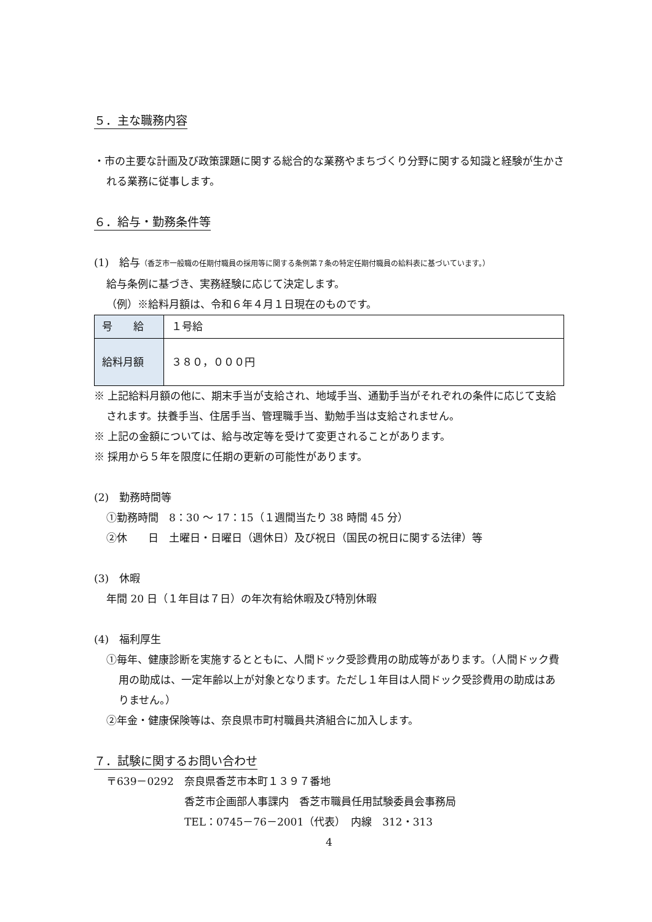５．主な職務内容
・市の主要な計画及び政策課題に関する総合的な業務やまちづくり分野に関する知識と経験が生かされる業務に従事します。
６．給与・勤務条件等
(1)　給与（香芝市一般職の任期付職員の採用等に関する条例第７条の特定任期付職員の給料表に基づいています。）
給与条例に基づき、実務経験に応じて決定します。
（例）※給料月額は、令和６年４月１日現在のものです。
| 号 給 | １号給 |
| 給料月額 | ３８０，０００円 |
※ 上記給料月額の他に、期末手当が支給され、地域手当、通勤手当がそれぞれの条件に応じて支給されます。扶養手当、住居手当、管理職手当、勤勉手当は支給されません。
※ 上記の金額については、給与改定等を受けて変更されることがあります。
※ 採用から５年を限度に任期の更新の可能性があります。
(2)　勤務時間等
①勤務時間　8：30 ～ 17：15（１週間当たり 38 時間 45 分）
②休　　日　土曜日・日曜日（週休日）及び祝日（国民の祝日に関する法律）等
(3)　休暇
年間 20 日（１年目は７日）の年次有給休暇及び特別休暇
(4)　福利厚生
①毎年、健康診断を実施するとともに、人間ドック受診費用の助成等があります。（人間ドック費用の助成は、一定年齢以上が対象となります。ただし１年目は人間ドック受診費用の助成はありません。）
②年金・健康保険等は、奈良県市町村職員共済組合に加入します。
７．試験に関するお問い合わせ
〒639－0292　奈良県香芝市本町１３９７番地
香芝市企画部人事課内　香芝市職員任用試験委員会事務局
TEL：0745－76－2001（代表）　内線　312・313
4